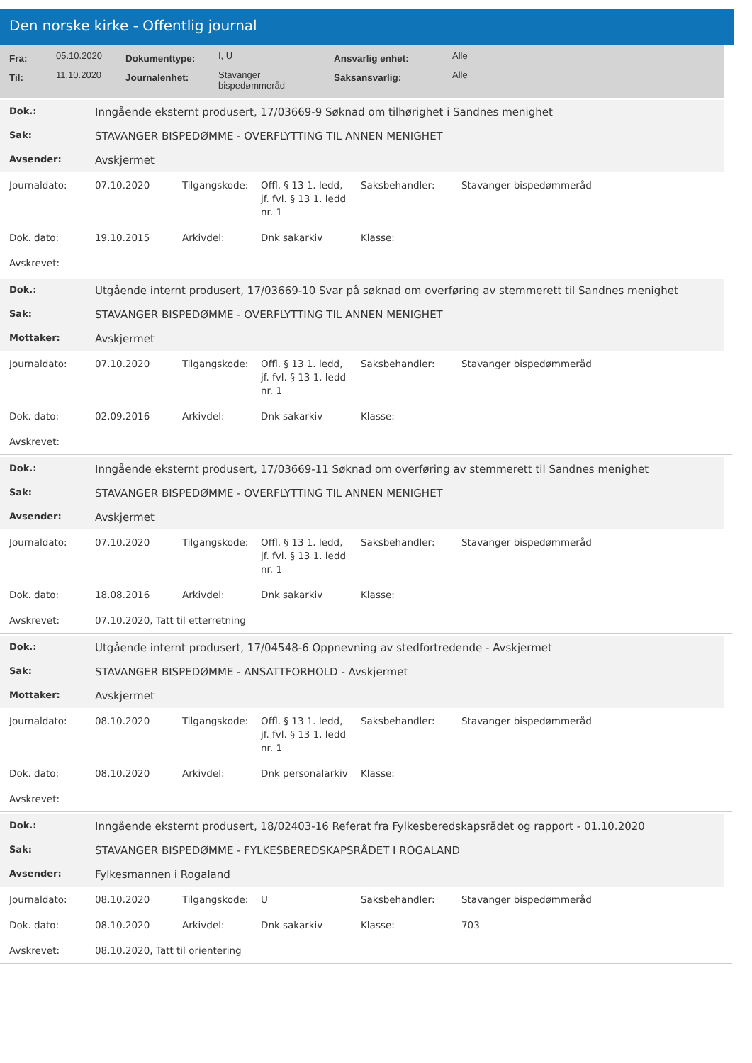Den norske kirke - Offentlig journal
| Fra: | 05.10.2020 | Dokumenttype: | I, U | Ansvarlig enhet: | Alle |
| Til: | 11.10.2020 | Journalenhet: | Stavanger bispedømmeråd | Saksansvarlig: | Alle |
| Dok.: | Inngående eksternt produsert, 17/03669-9 Søknad om tilhørighet i Sandnes menighet |
| Sak: | STAVANGER BISPEDØMME - OVERFLYTTING TIL ANNEN MENIGHET |
| Avsender: | Avskjermet |
| Journaldato: | 07.10.2020 | Tilgangskode: | Offl. § 13 1. ledd, jf. fvl. § 13 1. ledd nr. 1 | Saksbehandler: | Stavanger bispedømmeråd |
| Dok. dato: | 19.10.2015 | Arkivdel: | Dnk sakarkiv | Klasse: | |
| Avskrevet: | | | | | |
| Dok.: | Utgående internt produsert, 17/03669-10 Svar på søknad om overføring av stemmerett til Sandnes menighet |
| Sak: | STAVANGER BISPEDØMME - OVERFLYTTING TIL ANNEN MENIGHET |
| Mottaker: | Avskjermet |
| Journaldato: | 07.10.2020 | Tilgangskode: | Offl. § 13 1. ledd, jf. fvl. § 13 1. ledd nr. 1 | Saksbehandler: | Stavanger bispedømmeråd |
| Dok. dato: | 02.09.2016 | Arkivdel: | Dnk sakarkiv | Klasse: | |
| Avskrevet: | | | | | |
| Dok.: | Inngående eksternt produsert, 17/03669-11 Søknad om overføring av stemmerett til Sandnes menighet |
| Sak: | STAVANGER BISPEDØMME - OVERFLYTTING TIL ANNEN MENIGHET |
| Avsender: | Avskjermet |
| Journaldato: | 07.10.2020 | Tilgangskode: | Offl. § 13 1. ledd, jf. fvl. § 13 1. ledd nr. 1 | Saksbehandler: | Stavanger bispedømmeråd |
| Dok. dato: | 18.08.2016 | Arkivdel: | Dnk sakarkiv | Klasse: | |
| Avskrevet: | 07.10.2020, Tatt til etterretning | | | | |
| Dok.: | Utgående internt produsert, 17/04548-6 Oppnevning av stedfortredende - Avskjermet |
| Sak: | STAVANGER BISPEDØMME - ANSATTFORHOLD - Avskjermet |
| Mottaker: | Avskjermet |
| Journaldato: | 08.10.2020 | Tilgangskode: | Offl. § 13 1. ledd, jf. fvl. § 13 1. ledd nr. 1 | Saksbehandler: | Stavanger bispedømmeråd |
| Dok. dato: | 08.10.2020 | Arkivdel: | Dnk personalarkiv | Klasse: | |
| Avskrevet: | | | | | |
| Dok.: | Inngående eksternt produsert, 18/02403-16 Referat fra Fylkesberedskapsrådet og rapport - 01.10.2020 |
| Sak: | STAVANGER BISPEDØMME - FYLKESBEREDSKAPSRÅDET I ROGALAND |
| Avsender: | Fylkesmannen i Rogaland |
| Journaldato: | 08.10.2020 | Tilgangskode: | U | Saksbehandler: | Stavanger bispedømmeråd |
| Dok. dato: | 08.10.2020 | Arkivdel: | Dnk sakarkiv | Klasse: | 703 |
| Avskrevet: | 08.10.2020, Tatt til orientering | | | | |